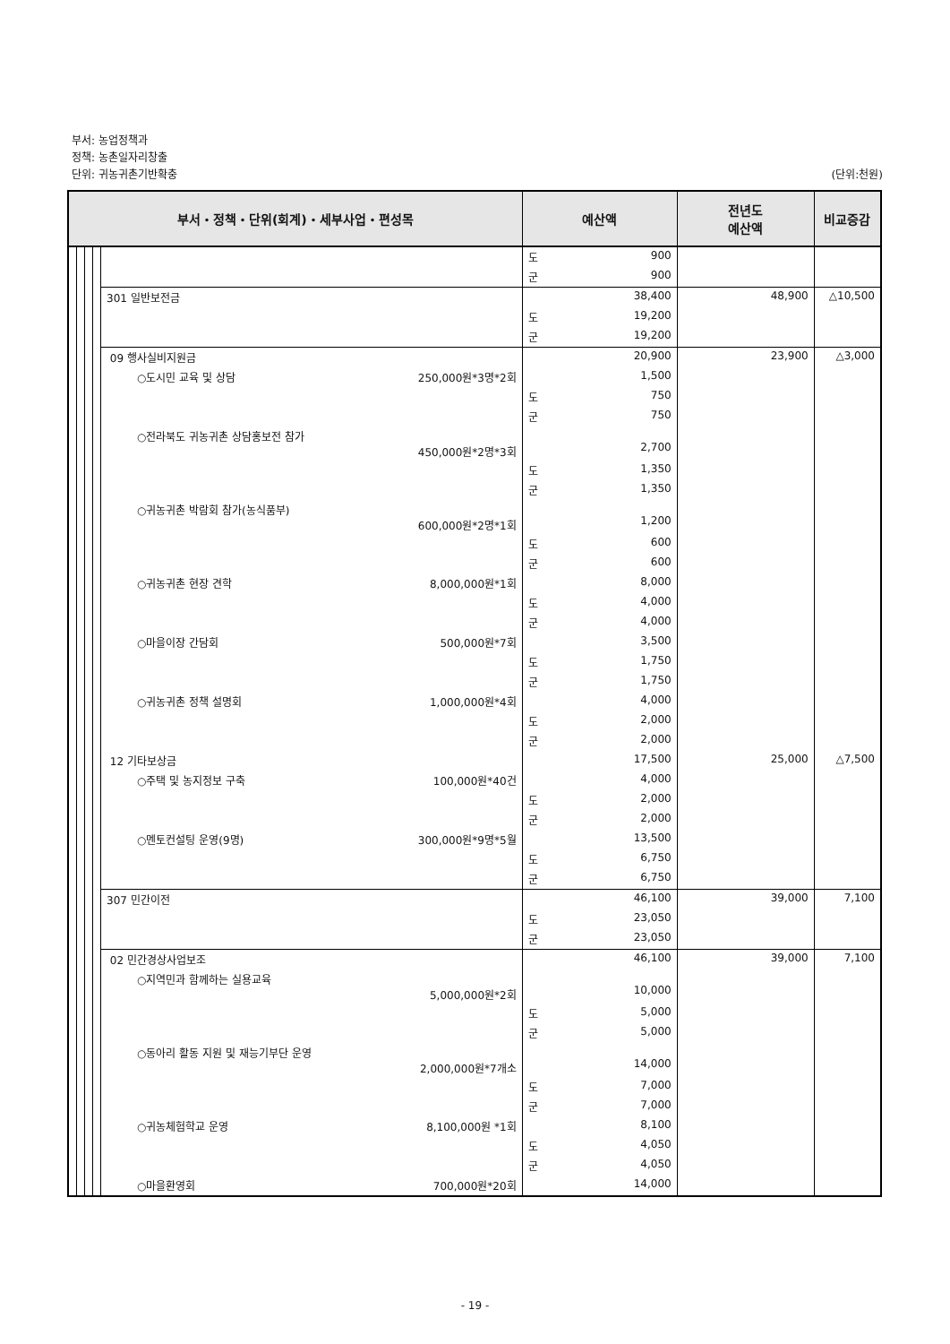부서: 농업정책과
정책: 농촌일자리창출
단위: 귀농귀촌기반확충 (단위:천원)
| 부서・정책・단위(회계)・세부사업・편성목 | | | | | 예산액 | 전년도 예산액 | 비교증감 |
| --- | --- | --- | --- | --- | --- | --- | --- |
| | | | | | 도 900 | | |
| | | | | | 군 900 | | |
| | | | | 301 일반보전금 | 38,400 | 48,900 | △10,500 |
| | | | | | 도 19,200 | | |
| | | | | | 군 19,200 | | |
| | | | | 09 행사실비지원금 | 20,900 | 23,900 | △3,000 |
| | | | | ○도시민 교육 및 상담 250,000원*3명*2회 | 1,500 | | |
| | | | | | 도 750 | | |
| | | | | | 군 750 | | |
| | | | | ○전라북도 귀농귀촌 상담홍보전 참가 450,000원*2명*3회 | 2,700 | | |
| | | | | | 도 1,350 | | |
| | | | | | 군 1,350 | | |
| | | | | ○귀농귀촌 박람회 참가(농식품부) 600,000원*2명*1회 | 1,200 | | |
| | | | | | 도 600 | | |
| | | | | | 군 600 | | |
| | | | | ○귀농귀촌 현장 견학 8,000,000원*1회 | 8,000 | | |
| | | | | | 도 4,000 | | |
| | | | | | 군 4,000 | | |
| | | | | ○마을이장 간담회 500,000원*7회 | 3,500 | | |
| | | | | | 도 1,750 | | |
| | | | | | 군 1,750 | | |
| | | | | ○귀농귀촌 정책 설명회 1,000,000원*4회 | 4,000 | | |
| | | | | | 도 2,000 | | |
| | | | | | 군 2,000 | | |
| | | | | 12 기타보상금 | 17,500 | 25,000 | △7,500 |
| | | | | ○주택 및 농지정보 구축 100,000원*40건 | 4,000 | | |
| | | | | | 도 2,000 | | |
| | | | | | 군 2,000 | | |
| | | | | ○멘토컨설팅 운영(9명) 300,000원*9명*5월 | 13,500 | | |
| | | | | | 도 6,750 | | |
| | | | | | 군 6,750 | | |
| | | | | 307 민간이전 | 46,100 | 39,000 | 7,100 |
| | | | | | 도 23,050 | | |
| | | | | | 군 23,050 | | |
| | | | | 02 민간경상사업보조 | 46,100 | 39,000 | 7,100 |
| | | | | ○지역민과 함께하는 실용교육 5,000,000원*2회 | 10,000 | | |
| | | | | | 도 5,000 | | |
| | | | | | 군 5,000 | | |
| | | | | ○동아리 활동 지원 및 재능기부단 운영 2,000,000원*7개소 | 14,000 | | |
| | | | | | 도 7,000 | | |
| | | | | | 군 7,000 | | |
| | | | | ○귀농체험학교 운영 8,100,000원 *1회 | 8,100 | | |
| | | | | | 도 4,050 | | |
| | | | | | 군 4,050 | | |
| | | | | ○마을환영회 700,000원*20회 | 14,000 | | |
- 19 -